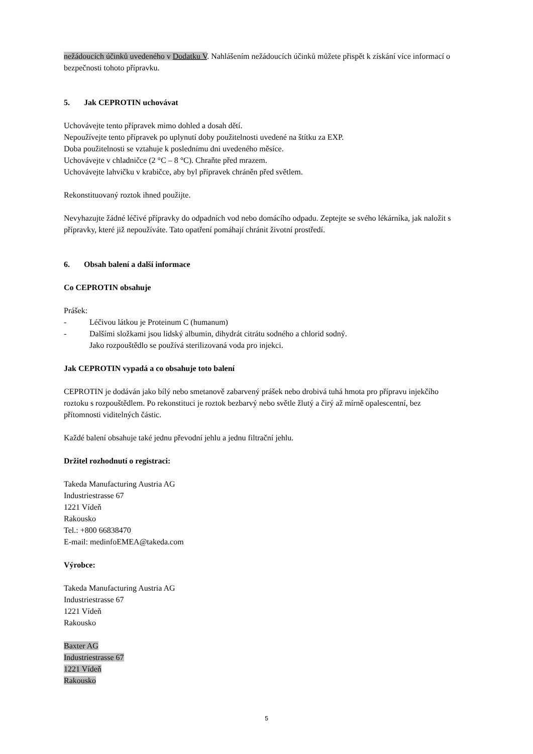nežádoucích účinků uvedeného v Dodatku V. Nahlášením nežádoucích účinků můžete přispět k získání více informací o bezpečnosti tohoto přípravku.
5. Jak CEPROTIN uchovávat
Uchovávejte tento přípravek mimo dohled a dosah dětí.
Nepoužívejte tento přípravek po uplynutí doby použitelnosti uvedené na štítku za EXP.
Doba použitelnosti se vztahuje k poslednímu dni uvedeného měsíce.
Uchovávejte v chladničce (2 °C – 8 °C). Chraňte před mrazem.
Uchovávejte lahvičku v krabičce, aby byl přípravek chráněn před světlem.
Rekonstituovaný roztok ihned použijte.
Nevyhazujte žádné léčivé přípravky do odpadních vod nebo domácího odpadu. Zeptejte se svého lékárníka, jak naložit s přípravky, které již nepoužíváte. Tato opatření pomáhají chránit životní prostředí.
6. Obsah balení a další informace
Co CEPROTIN obsahuje
Prášek:
- Léčivou látkou je Proteinum C (humanum)
- Dalšími složkami jsou lidský albumin, dihydrát citrátu sodného a chlorid sodný.
Jako rozpouštědlo se používá sterilizovaná voda pro injekci.
Jak CEPROTIN vypadá a co obsahuje toto balení
CEPROTIN je dodáván jako bílý nebo smetanově zabarvený prášek nebo drobivá tuhá hmota pro přípravu injekčího roztoku s rozpouštědlem. Po rekonstituci je roztok bezbarvý nebo světle žlutý a čirý až mírně opalescentní, bez přítomnosti viditelných částic.
Každé balení obsahuje také jednu převodní jehlu a jednu filtrační jehlu.
Držitel rozhodnutí o registraci:
Takeda Manufacturing Austria AG
Industriestrasse 67
1221 Vídeň
Rakousko
Tel.: +800 66838470
E-mail: medinfoEMEA@takeda.com
Výrobce:
Takeda Manufacturing Austria AG
Industriestrasse 67
1221 Vídeň
Rakousko
Baxter AG
Industriestrasse 67
1221 Vídeň
Rakousko
5